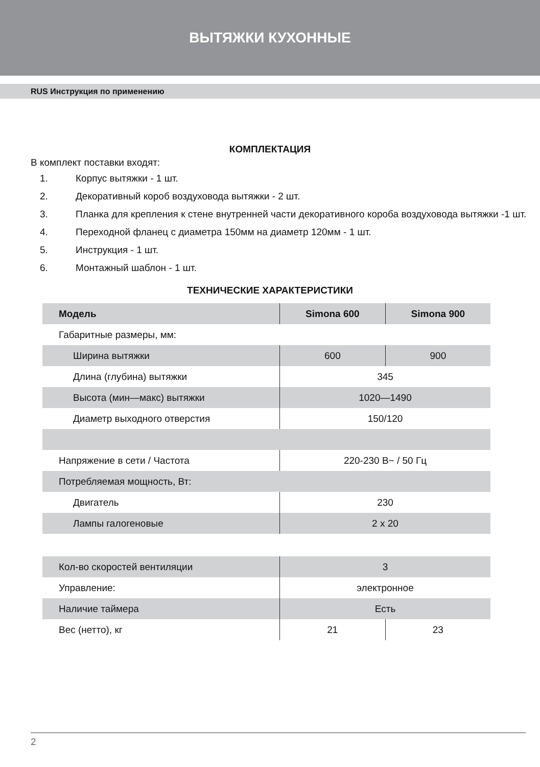ВЫТЯЖКИ КУХОННЫЕ
RUS Инструкция по применению
КОМПЛЕКТАЦИЯ
В комплект поставки входят:
1. Корпус вытяжки - 1 шт.
2. Декоративный короб воздуховода вытяжки - 2 шт.
3. Планка для крепления к стене внутренней части декоративного короба воздуховода вытяжки -1 шт.
4. Переходной фланец с диаметра 150мм на диаметр 120мм - 1 шт.
5. Инструкция - 1 шт.
6. Монтажный шаблон - 1 шт.
ТЕХНИЧЕСКИЕ ХАРАКТЕРИСТИКИ
| Модель | Simona 600 | Simona 900 |
| --- | --- | --- |
| Габаритные размеры, мм: | | |
| Ширина вытяжки | 600 | 900 |
| Длина (глубина) вытяжки | 345 | |
| Высота (мин—макс) вытяжки | 1020—1490 | |
| Диаметр выходного отверстия | 150/120 | |
| Напряжение в сети / Частота | 220-230 В~ / 50 Гц | |
| Потребляемая мощность, Вт: | | |
| Двигатель | 230 | |
| Лампы галогеновые | 2 x 20 | |
| Кол-во скоростей вентиляции | 3 | |
| Управление: | электронное | |
| Наличие таймера | Есть | |
| Вес (нетто), кг | 21 | 23 |
2